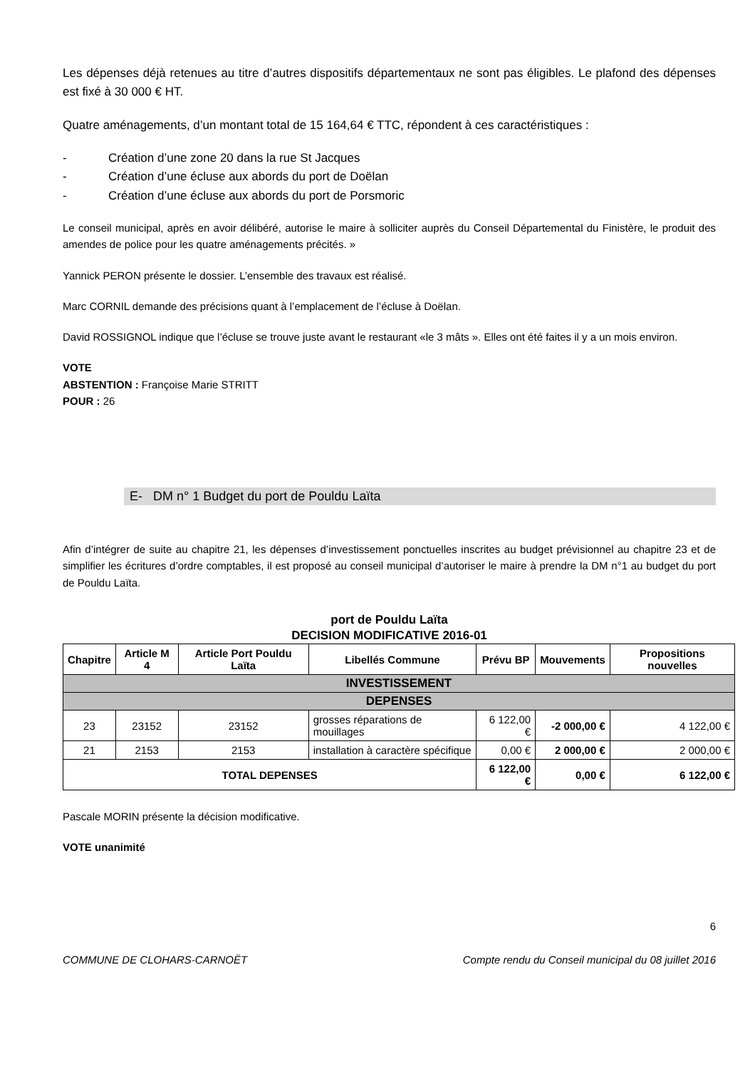Les dépenses déjà retenues au titre d’autres dispositifs départementaux ne sont pas éligibles. Le plafond des dépenses est fixé à 30 000 € HT.
Quatre aménagements, d’un montant total de 15 164,64 € TTC, répondent à ces caractéristiques :
- Création d’une zone 20 dans la rue St Jacques
- Création d’une écluse aux abords du port de Doëlan
- Création d’une écluse aux abords du port de Porsmoric
Le conseil municipal, après en avoir délibéré, autorise le maire à solliciter auprès du Conseil Départemental du Finistère, le produit des amendes de police pour les quatre aménagements précités. »
Yannick PERON présente le dossier. L’ensemble des travaux est réalisé.
Marc CORNIL demande des précisions quant à l’emplacement de l’écluse à Doëlan.
David ROSSIGNOL indique que l’écluse se trouve juste avant le restaurant «le 3 mâts ». Elles ont été faites il y a un mois environ.
VOTE
ABSTENTION : Françoise Marie STRITT
POUR : 26
E- DM n° 1 Budget du port de Pouldu Laïta
Afin d’intégrer de suite au chapitre 21, les dépenses d’investissement ponctuelles inscrites au budget prévisionnel au chapitre 23 et de simplifier les écritures d’ordre comptables, il est proposé au conseil municipal d’autoriser le maire à prendre la DM n°1 au budget du port de Pouldu Laïta.
port de Pouldu Laïta
DECISION MODIFICATIVE 2016-01
| Chapitre | Article M 4 | Article Port Pouldu Laïta | Libellés Commune | Prévu BP | Mouvements | Propositions nouvelles |
| --- | --- | --- | --- | --- | --- | --- |
| INVESTISSEMENT | | | | | | |
| DEPENSES | | | | | | |
| 23 | 23152 | 23152 | grosses réparations de mouillages | 6 122,00 € | -2 000,00 € | 4 122,00 € |
| 21 | 2153 | 2153 | installation à caractère spécifique | 0,00 € | 2 000,00 € | 2 000,00 € |
| TOTAL DEPENSES | | | | 6 122,00 € | 0,00 € | 6 122,00 € |
Pascale MORIN présente la décision modificative.
VOTE unanimité
6
COMMUNE DE CLOHARS-CARNOËT Compte rendu du Conseil municipal du 08 juillet 2016